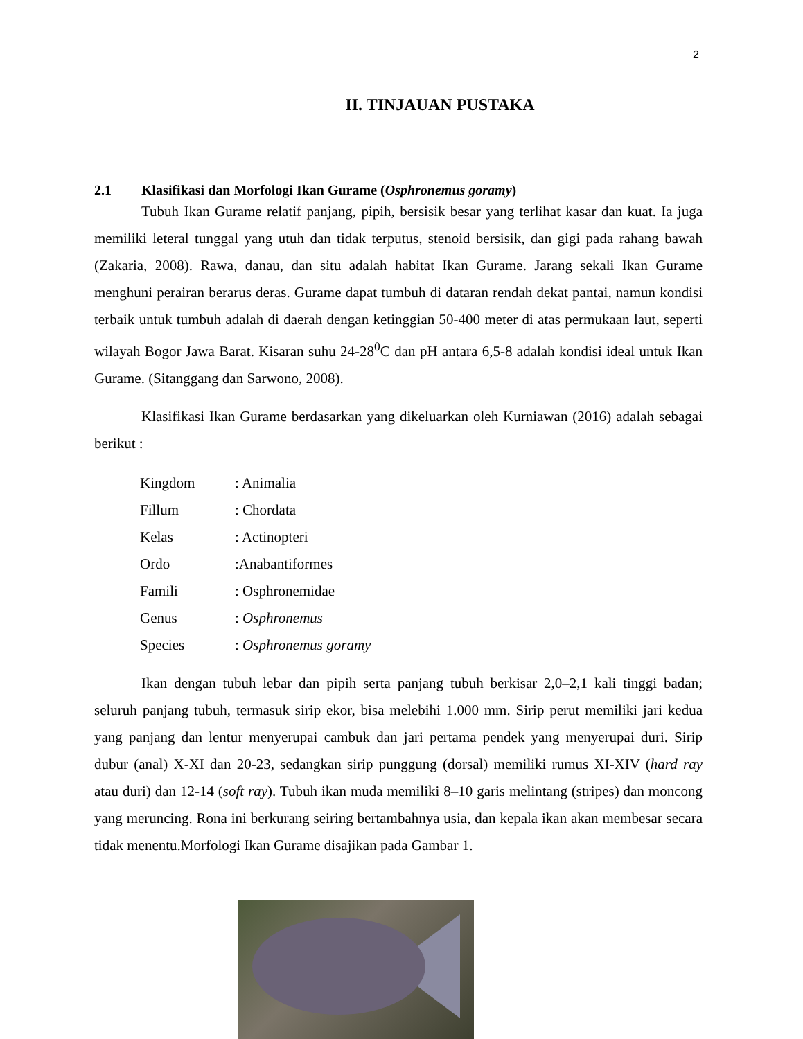2
II. TINJAUAN PUSTAKA
2.1 Klasifikasi dan Morfologi Ikan Gurame (Osphronemus goramy)
Tubuh Ikan Gurame relatif panjang, pipih, bersisik besar yang terlihat kasar dan kuat. Ia juga memiliki leteral tunggal yang utuh dan tidak terputus, stenoid bersisik, dan gigi pada rahang bawah (Zakaria, 2008). Rawa, danau, dan situ adalah habitat Ikan Gurame. Jarang sekali Ikan Gurame menghuni perairan berarus deras. Gurame dapat tumbuh di dataran rendah dekat pantai, namun kondisi terbaik untuk tumbuh adalah di daerah dengan ketinggian 50-400 meter di atas permukaan laut, seperti wilayah Bogor Jawa Barat. Kisaran suhu 24-28<sup>0</sup>C dan pH antara 6,5-8 adalah kondisi ideal untuk Ikan Gurame. (Sitanggang dan Sarwono, 2008).
Klasifikasi Ikan Gurame berdasarkan yang dikeluarkan oleh Kurniawan (2016) adalah sebagai berikut :
| Kingdom | : Animalia |
| Fillum | : Chordata |
| Kelas | : Actinopteri |
| Ordo | :Anabantiformes |
| Famili | : Osphronemidae |
| Genus | : Osphronemus |
| Species | : Osphronemus goramy |
Ikan dengan tubuh lebar dan pipih serta panjang tubuh berkisar 2,0–2,1 kali tinggi badan; seluruh panjang tubuh, termasuk sirip ekor, bisa melebihi 1.000 mm. Sirip perut memiliki jari kedua yang panjang dan lentur menyerupai cambuk dan jari pertama pendek yang menyerupai duri. Sirip dubur (anal) X-XI dan 20-23, sedangkan sirip punggung (dorsal) memiliki rumus XI-XIV (hard ray atau duri) dan 12-14 (soft ray). Tubuh ikan muda memiliki 8–10 garis melintang (stripes) dan moncong yang meruncing. Rona ini berkurang seiring bertambahnya usia, dan kepala ikan akan membesar secara tidak menentu.Morfologi Ikan Gurame disajikan pada Gambar 1.